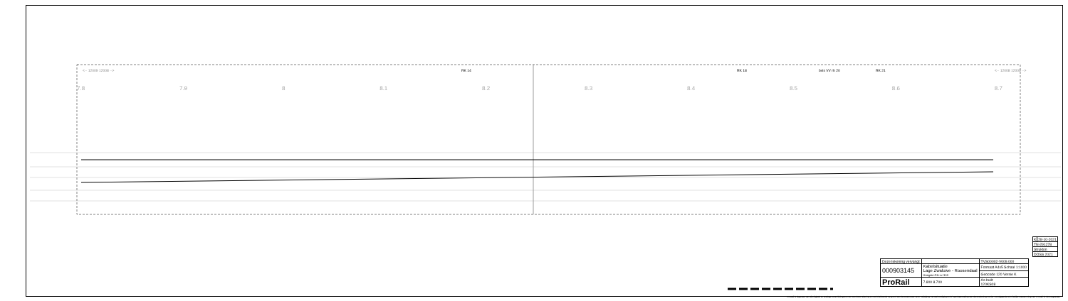7.8 7.9 8 8.1 8.2 8.3 8.4 8.5 8.6 8.7
RK 14 RK 18 bvls VV rh 20 RK 21
<-- 12009 12008 --> <-- 12008 12009 -->
| K | 28-10-2021 |
| TN-291278 | |
| Strukton | |
| DOSS 2021 | |
| Deze tekening vervangt | | TVS00002-V009.000 |
| 000903145 | Kabelsituatie Lage Zwaluwe - Roosendaal Hoogste GIL-nr 318 | Formaat A4x5 Schaal 1:1000 |
| | | Geocode 120 Versie K |
| ProRail | 7.800 8.700 | As-built 120KS08 |
ProRail is eigenaar van alle digitale en analoge verschijningsvormen van deze tekening en rechthebbende op grond van de Auteurswet 1912. Wijziging, verveelvoudiging en/of openbaarmaking van deze tekening zonder voorafgaande schriftelijke toestemming van ProRail is niet toegestaan.